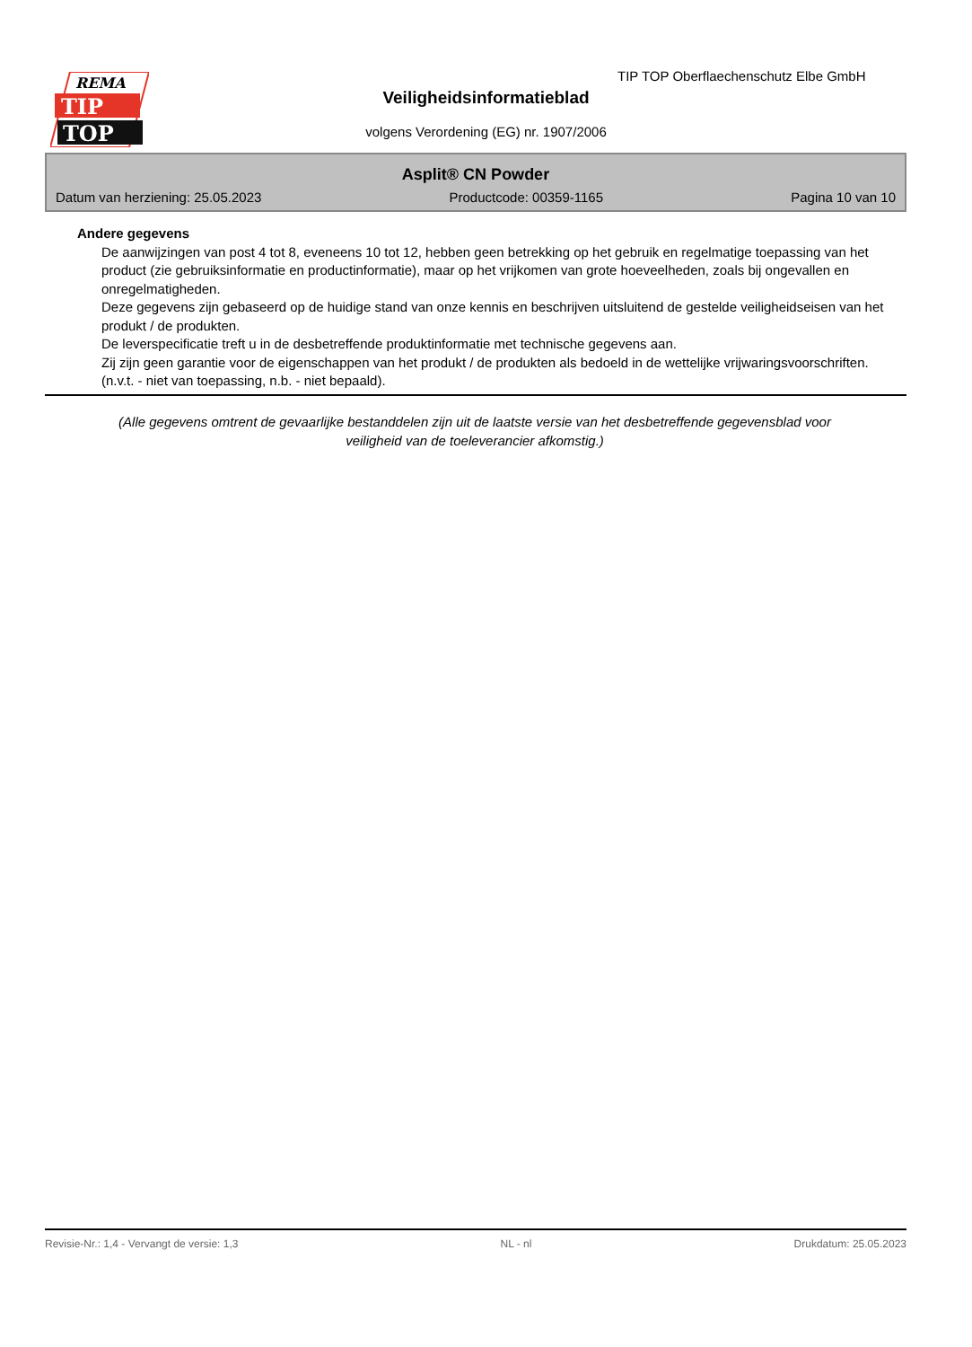REMA
TIP
TOP
TIP TOP Oberflaechenschutz Elbe GmbH
Veiligheidsinformatieblad
volgens Verordening (EG) nr. 1907/2006
Asplit® CN Powder
Datum van herziening: 25.05.2023 Productcode: 00359-1165 Pagina 10 van 10
Andere gegevens
De aanwijzingen van post 4 tot 8, eveneens 10 tot 12, hebben geen betrekking op het gebruik en regelmatige toepassing van het product (zie gebruiksinformatie en productinformatie), maar op het vrijkomen van grote hoeveelheden, zoals bij ongevallen en onregelmatigheden.
Deze gegevens zijn gebaseerd op de huidige stand van onze kennis en beschrijven uitsluitend de gestelde veiligheidseisen van het produkt / de produkten.
De leverspecificatie treft u in de desbetreffende produktinformatie met technische gegevens aan.
Zij zijn geen garantie voor de eigenschappen van het produkt / de produkten als bedoeld in de wettelijke vrijwaringsvoorschriften.
(n.v.t. - niet van toepassing, n.b. - niet bepaald).
(Alle gegevens omtrent de gevaarlijke bestanddelen zijn uit de laatste versie van het desbetreffende gegevensblad voor veiligheid van de toeleverancier afkomstig.)
Revisie-Nr.: 1,4 - Vervangt de versie: 1,3 NL - nl Drukdatum: 25.05.2023